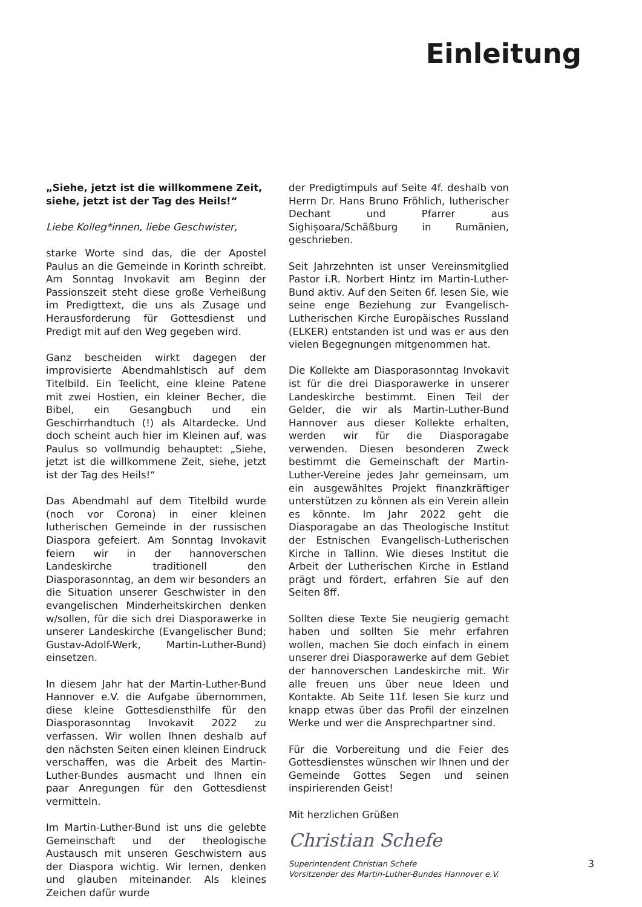Einleitung
„Siehe, jetzt ist die willkommene Zeit,
siehe, jetzt ist der Tag des Heils!“
Liebe Kolleg*innen, liebe Geschwister,
starke Worte sind das, die der Apostel Paulus an die Gemeinde in Korinth schreibt. Am Sonntag Invokavit am Beginn der Passionszeit steht diese große Verheißung im Predigttext, die uns als Zusage und Herausforderung für Gottesdienst und Predigt mit auf den Weg gegeben wird.
Ganz bescheiden wirkt dagegen der improvisierte Abendmahlstisch auf dem Titelbild. Ein Teelicht, eine kleine Patene mit zwei Hostien, ein kleiner Becher, die Bibel, ein Gesangbuch und ein Geschirrhandtuch (!) als Altardecke. Und doch scheint auch hier im Kleinen auf, was Paulus so vollmundig behauptet: „Siehe, jetzt ist die willkommene Zeit, siehe, jetzt ist der Tag des Heils!“
Das Abendmahl auf dem Titelbild wurde (noch vor Corona) in einer kleinen lutherischen Gemeinde in der russischen Diaspora gefeiert. Am Sonntag Invokavit feiern wir in der hannoverschen Landeskirche traditionell den Diasporasonntag, an dem wir besonders an die Situation unserer Geschwister in den evangelischen Minderheitskirchen denken w/sollen, für die sich drei Diasporawerke in unserer Landeskirche (Evangelischer Bund; Gustav-Adolf-Werk, Martin-Luther-Bund) einsetzen.
In diesem Jahr hat der Martin-Luther-Bund Hannover e.V. die Aufgabe übernommen, diese kleine Gottesdiensthilfe für den Diasporasonntag Invokavit 2022 zu verfassen. Wir wollen Ihnen deshalb auf den nächsten Seiten einen kleinen Eindruck verschaffen, was die Arbeit des Martin-Luther-Bundes ausmacht und Ihnen ein paar Anregungen für den Gottesdienst vermitteln.
Im Martin-Luther-Bund ist uns die gelebte Gemeinschaft und der theologische Austausch mit unseren Geschwistern aus der Diaspora wichtig. Wir lernen, denken und glauben miteinander. Als kleines Zeichen dafür wurde
der Predigtimpuls auf Seite 4f. deshalb von Herrn Dr. Hans Bruno Fröhlich, lutherischer Dechant und Pfarrer aus Sighișoara/Schäßburg in Rumänien, geschrieben.
Seit Jahrzehnten ist unser Vereinsmitglied Pastor i.R. Norbert Hintz im Martin-Luther-Bund aktiv. Auf den Seiten 6f. lesen Sie, wie seine enge Beziehung zur Evangelisch-Lutherischen Kirche Europäisches Russland (ELKER) entstanden ist und was er aus den vielen Begegnungen mitgenommen hat.
Die Kollekte am Diasporasonntag Invokavit ist für die drei Diasporawerke in unserer Landeskirche bestimmt. Einen Teil der Gelder, die wir als Martin-Luther-Bund Hannover aus dieser Kollekte erhalten, werden wir für die Diasporagabe verwenden. Diesen besonderen Zweck bestimmt die Gemeinschaft der Martin-Luther-Vereine jedes Jahr gemeinsam, um ein ausgewähltes Projekt finanzkräftiger unterstützen zu können als ein Verein allein es könnte. Im Jahr 2022 geht die Diasporagabe an das Theologische Institut der Estnischen Evangelisch-Lutherischen Kirche in Tallinn. Wie dieses Institut die Arbeit der Lutherischen Kirche in Estland prägt und fördert, erfahren Sie auf den Seiten 8ff.
Sollten diese Texte Sie neugierig gemacht haben und sollten Sie mehr erfahren wollen, machen Sie doch einfach in einem unserer drei Diasporawerke auf dem Gebiet der hannoverschen Landeskirche mit. Wir alle freuen uns über neue Ideen und Kontakte. Ab Seite 11f. lesen Sie kurz und knapp etwas über das Profil der einzelnen Werke und wer die Ansprechpartner sind.
Für die Vorbereitung und die Feier des Gottesdienstes wünschen wir Ihnen und der Gemeinde Gottes Segen und seinen inspirierenden Geist!
Mit herzlichen Grüßen
Christian Schefe
Superintendent Christian Schefe
Vorsitzender des Martin-Luther-Bundes Hannover e.V.
3